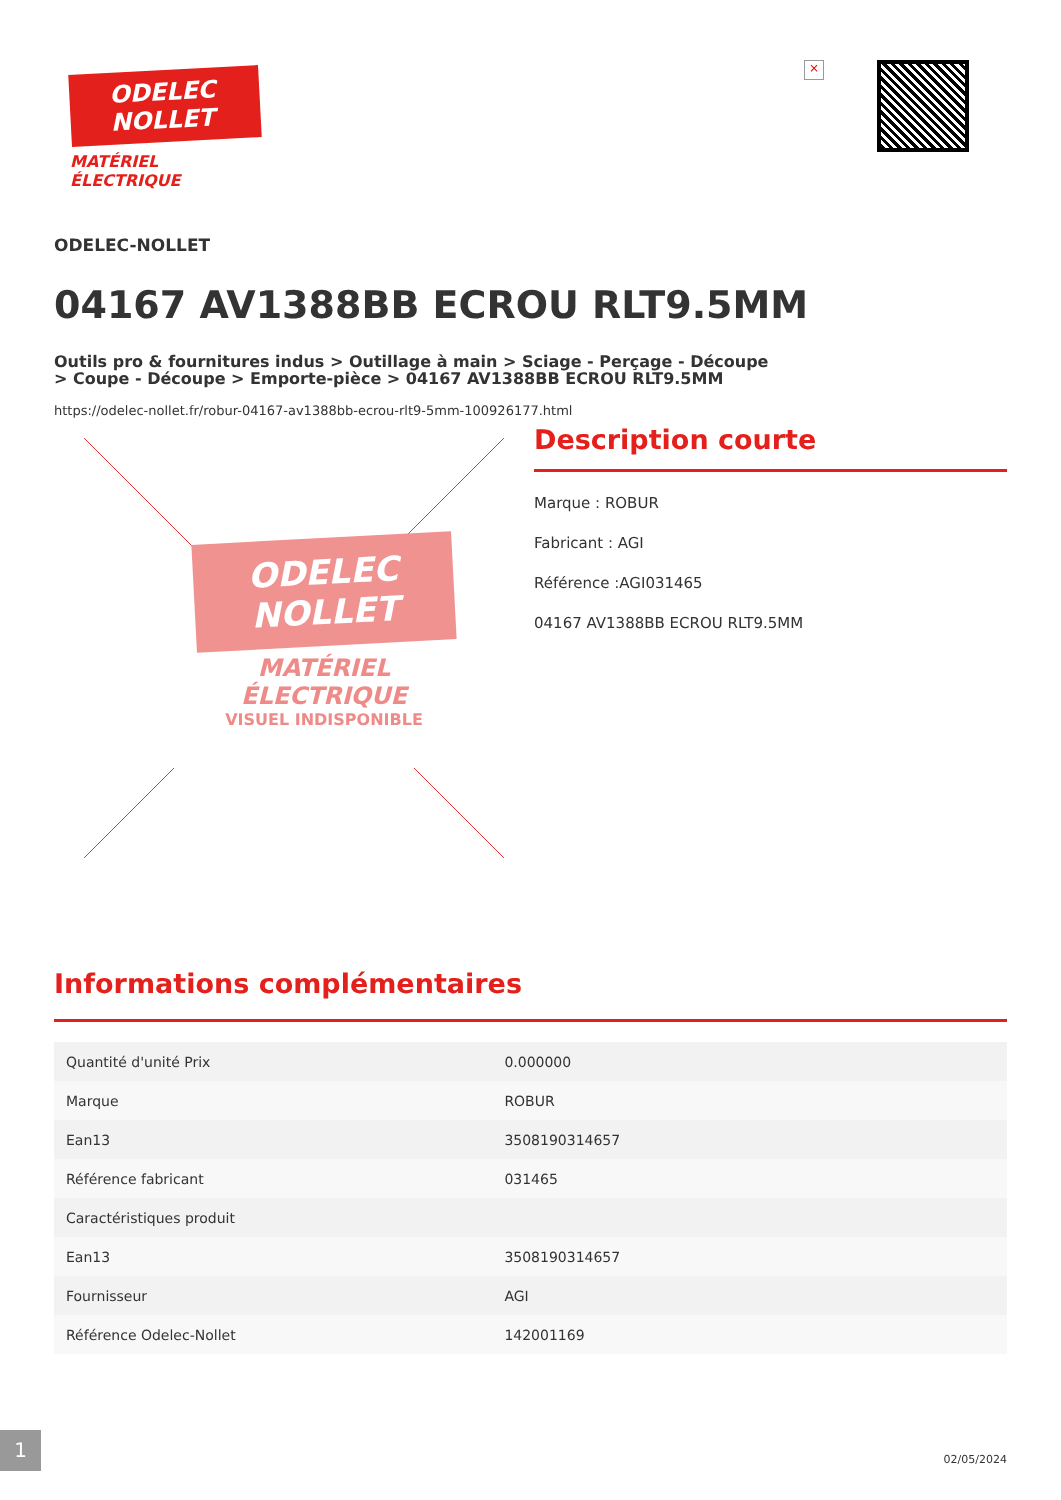ODELEC
NOLLET
MATÉRIEL
ÉLECTRIQUE
×
ODELEC-NOLLET
04167 AV1388BB ECROU RLT9.5MM
Outils pro & fournitures indus > Outillage à main > Sciage - Perçage - Découpe > Coupe - Découpe > Emporte-pièce > 04167 AV1388BB ECROU RLT9.5MM
https://odelec-nollet.fr/robur-04167-av1388bb-ecrou-rlt9-5mm-100926177.html
ODELEC
NOLLET
MATÉRIEL
ÉLECTRIQUE
VISUEL INDISPONIBLE
Description courte
Marque : ROBUR
Fabricant : AGI
Référence :AGI031465
04167 AV1388BB ECROU RLT9.5MM
Informations complémentaires
| Quantité d'unité Prix | 0.000000 |
| Marque | ROBUR |
| Ean13 | 3508190314657 |
| Référence fabricant | 031465 |
| Caractéristiques produit | |
| Ean13 | 3508190314657 |
| Fournisseur | AGI |
| Référence Odelec-Nollet | 142001169 |
1
02/05/2024